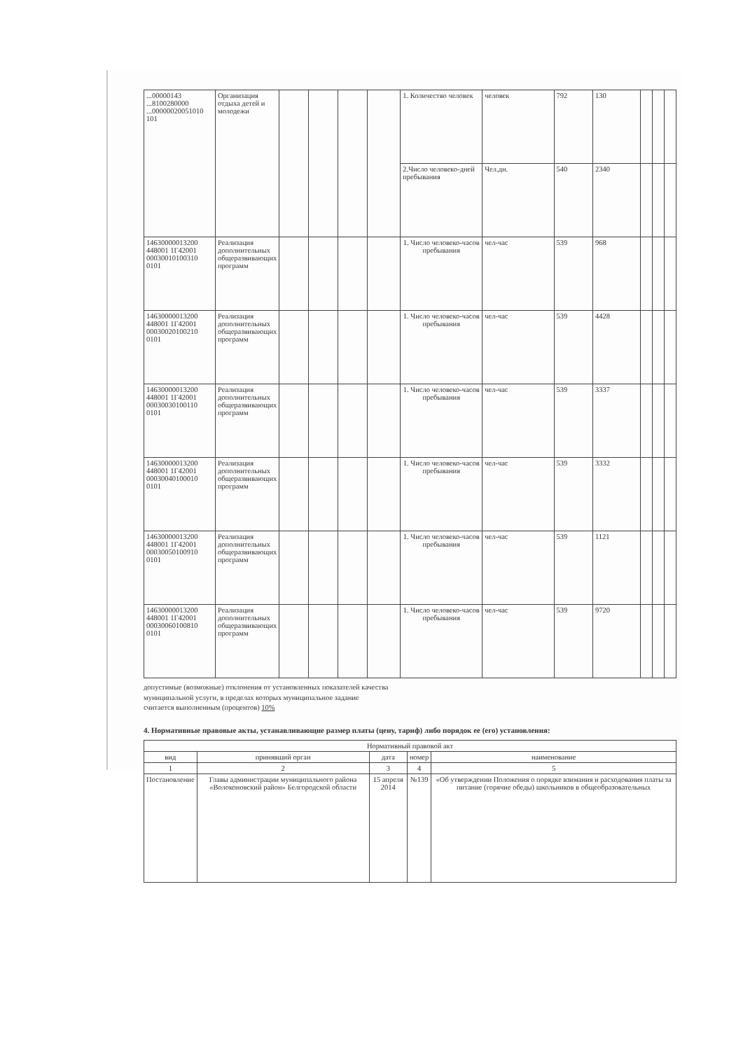| ...00000143 ...8100280000 ...00000020051010 101 | Организация отдыха детей и молодежи | | | | | 1. Количество человек | человек | 792 | 130 | | | |
| | | | | | | 2.Число человеко-дней пребывания | Чел.дн. | 540 | 2340 | | | |
| 14630000013200 448001 1Г42001 00030010100310 0101 | Реализация дополнительных общеразвивающих программ | | | | | 1. Число человеко-часов пребывания | чел-час | 539 | 968 | | | |
| 14630000013200 448001 1Г42001 00030020100210 0101 | Реализация дополнительных общеразвивающих программ | | | | | 1. Число человеко-часов пребывания | чел-час | 539 | 4428 | | | |
| 14630000013200 448001 1Г42001 00030030100110 0101 | Реализация дополнительных общеразвивающих программ | | | | | 1. Число человеко-часов пребывания | чел-час | 539 | 3337 | | | |
| 14630000013200 448001 1Г42001 00030040100010 0101 | Реализация дополнительных общеразвивающих программ | | | | | 1. Число человеко-часов пребывания | чел-час | 539 | 3332 | | | |
| 14630000013200 448001 1Г42001 00030050100910 0101 | Реализация дополнительных общеразвивающих программ | | | | | 1. Число человеко-часов пребывания | чел-час | 539 | 1121 | | | |
| 14630000013200 448001 1Г42001 00030060100810 0101 | Реализация дополнительных общеразвивающих программ | | | | | 1. Число человеко-часов пребывания | чел-час | 539 | 9720 | | | |
допустимые (возможные) отклонения от установленных показателей качества
муниципальной услуги, в пределах которых муниципальное задание
считается выполненным (процентов) 10%
4. Нормативные правовые акты, устанавливающие размер платы (цену, тариф) либо порядок ее (его) установления:
| Нормативный правовой акт | | | | |
| --- | --- | --- | --- | --- |
| вид | принявший орган | дата | номер | наименование |
| 1 | 2 | 3 | 4 | 5 |
| Постановление | Главы администрации муниципального района «Волоконовский район» Белгородской области | 15 апреля 2014 | №139 | «Об утверждении Положения о порядке взимания и расходования платы за питание (горячие обеды) школьников в общеобразовательных |